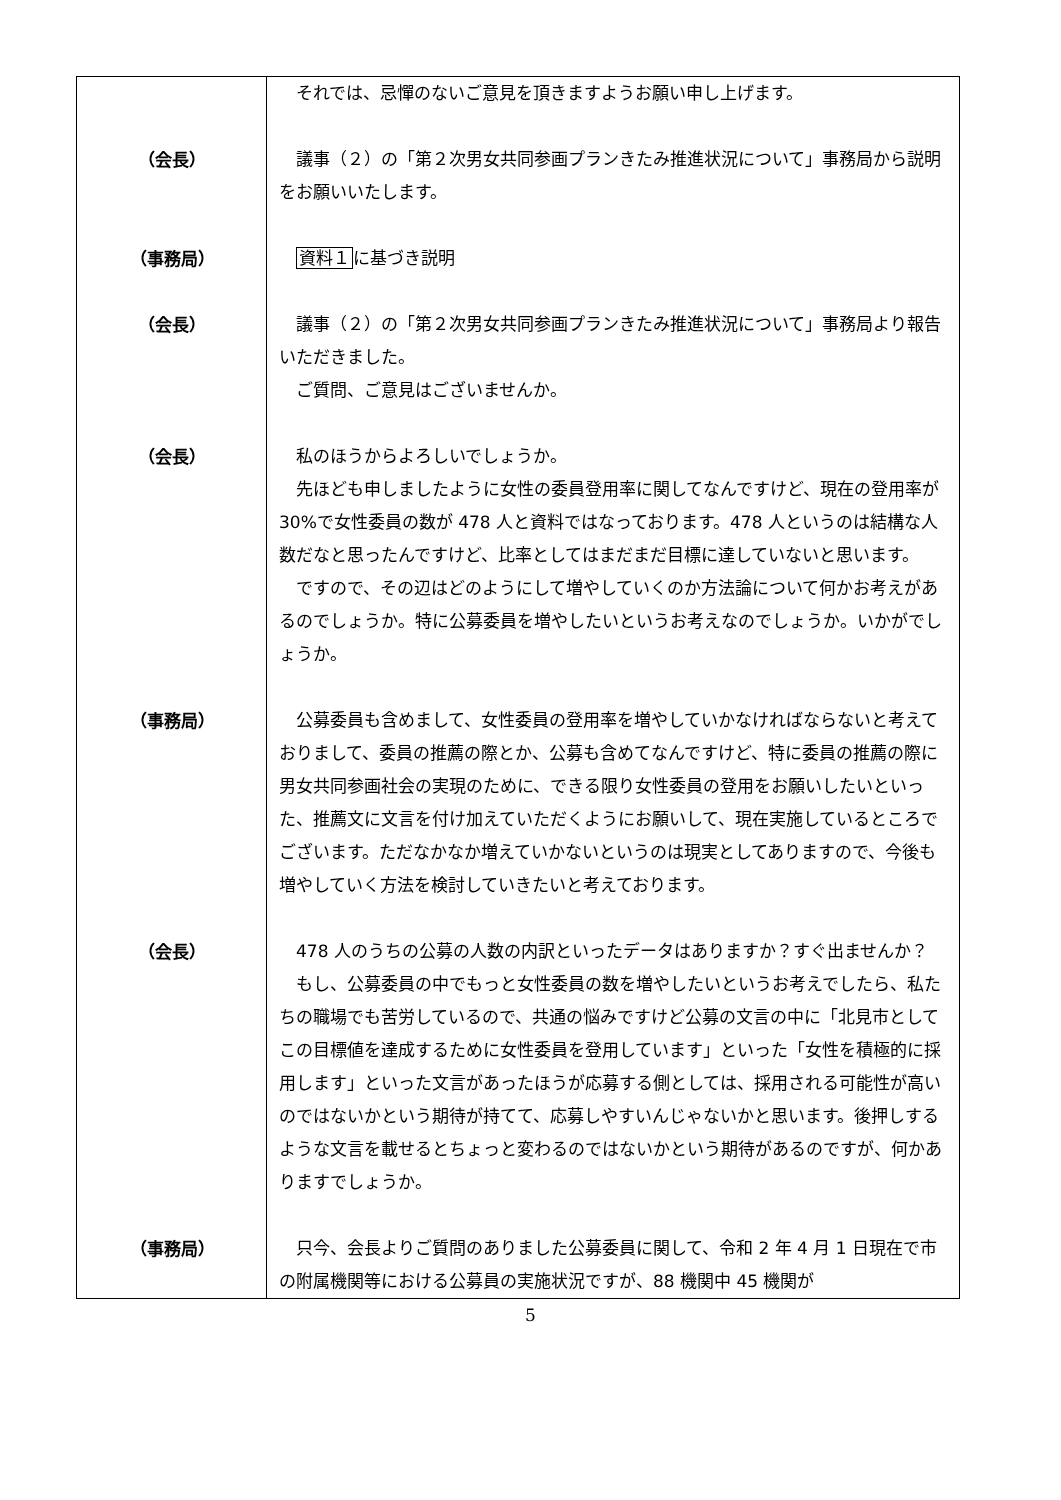| | それでは、忌憚のないご意見を頂きますようお願い申し上げます。 |
| （会長） | 議事（２）の「第２次男女共同参画プランきたみ推進状況について」事務局から説明をお願いいたします。 |
| （事務局） | 資料１ に基づき説明 |
| （会長） | 議事（２）の「第２次男女共同参画プランきたみ推進状況について」事務局より報告いただきました。 ご質問、ご意見はございませんか。 |
| （会長） | 私のほうからよろしいでしょうか。 先ほども申しましたように女性の委員登用率に関してなんですけど、現在の登用率が 30%で女性委員の数が 478 人と資料ではなっております。478 人というのは結構な人数だなと思ったんですけど、比率としてはまだまだ目標に達していないと思います。 ですので、その辺はどのようにして増やしていくのか方法論について何かお考えがあるのでしょうか。特に公募委員を増やしたいというお考えなのでしょうか。いかがでしょうか。 |
| （事務局） | 公募委員も含めまして、女性委員の登用率を増やしていかなければならないと考えておりまして、委員の推薦の際とか、公募も含めてなんですけど、特に委員の推薦の際に男女共同参画社会の実現のために、できる限り女性委員の登用をお願いしたいといった、推薦文に文言を付け加えていただくようにお願いして、現在実施しているところでございます。ただなかなか増えていかないというのは現実としてありますので、今後も増やしていく方法を検討していきたいと考えております。 |
| （会長） | 478 人のうちの公募の人数の内訳といったデータはありますか？すぐ出ませんか？ もし、公募委員の中でもっと女性委員の数を増やしたいというお考えでしたら、私たちの職場でも苦労しているので、共通の悩みですけど公募の文言の中に「北見市としてこの目標値を達成するために女性委員を登用しています」といった「女性を積極的に採用します」といった文言があったほうが応募する側としては、採用される可能性が高いのではないかという期待が持てて、応募しやすいんじゃないかと思います。後押しするような文言を載せるとちょっと変わるのではないかという期待があるのですが、何かありますでしょうか。 |
| （事務局） | 只今、会長よりご質問のありました公募委員に関して、令和 2 年 4 月 1 日現在で市の附属機関等における公募員の実施状況ですが、88 機関中 45 機関が |
5